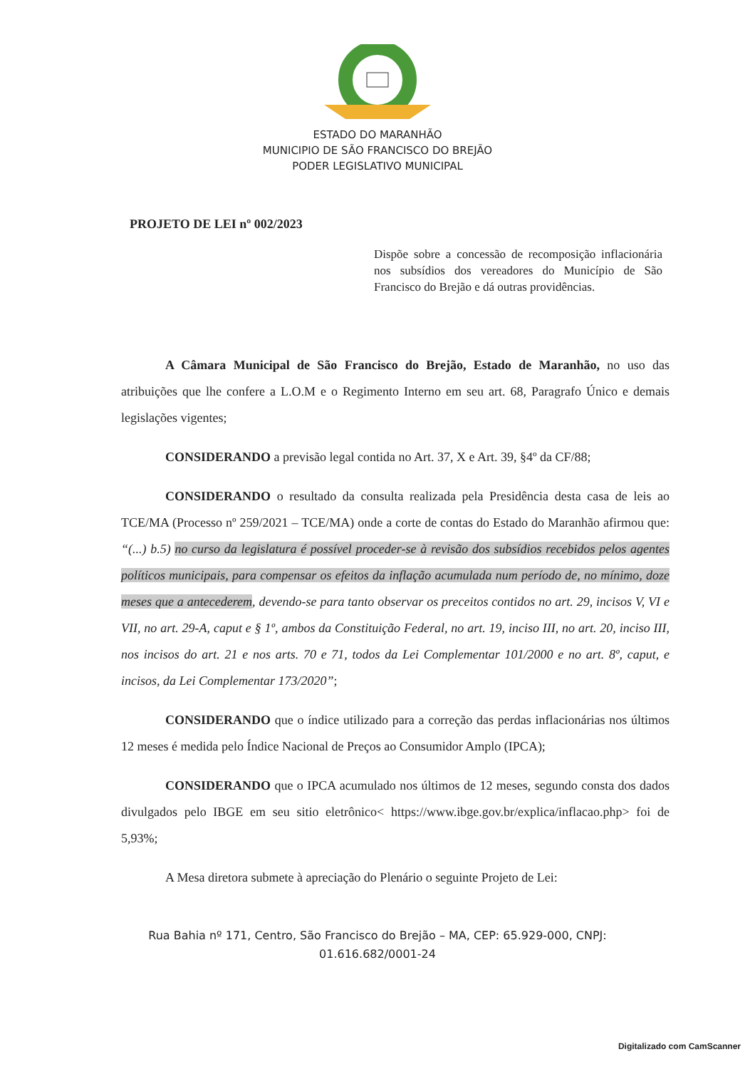ESTADO DO MARANHÃO
MUNICIPIO DE SÃO FRANCISCO DO BREJÃO
PODER LEGISLATIVO MUNICIPAL
PROJETO DE LEI nº 002/2023
Dispõe sobre a concessão de recomposição inflacionária nos subsídios dos vereadores do Município de São Francisco do Brejão e dá outras providências.
A Câmara Municipal de São Francisco do Brejão, Estado de Maranhão, no uso das atribuições que lhe confere a L.O.M e o Regimento Interno em seu art. 68, Paragrafo Único e demais legislações vigentes;
CONSIDERANDO a previsão legal contida no Art. 37, X e Art. 39, §4º da CF/88;
CONSIDERANDO o resultado da consulta realizada pela Presidência desta casa de leis ao TCE/MA (Processo nº 259/2021 – TCE/MA) onde a corte de contas do Estado do Maranhão afirmou que: “(...) b.5) no curso da legislatura é possível proceder-se à revisão dos subsídios recebidos pelos agentes políticos municipais, para compensar os efeitos da inflação acumulada num período de, no mínimo, doze meses que a antecederem, devendo-se para tanto observar os preceitos contidos no art. 29, incisos V, VI e VII, no art. 29-A, caput e § 1º, ambos da Constituição Federal, no art. 19, inciso III, no art. 20, inciso III, nos incisos do art. 21 e nos arts. 70 e 71, todos da Lei Complementar 101/2000 e no art. 8º, caput, e incisos, da Lei Complementar 173/2020”;
CONSIDERANDO que o índice utilizado para a correção das perdas inflacionárias nos últimos 12 meses é medida pelo Índice Nacional de Preços ao Consumidor Amplo (IPCA);
CONSIDERANDO que o IPCA acumulado nos últimos de 12 meses, segundo consta dos dados divulgados pelo IBGE em seu sitio eletrônico< https://www.ibge.gov.br/explica/inflacao.php> foi de 5,93%;
A Mesa diretora submete à apreciação do Plenário o seguinte Projeto de Lei:
Rua Bahia nº 171, Centro, São Francisco do Brejão – MA, CEP: 65.929-000, CNPJ:
01.616.682/0001-24
Digitalizado com CamScanner